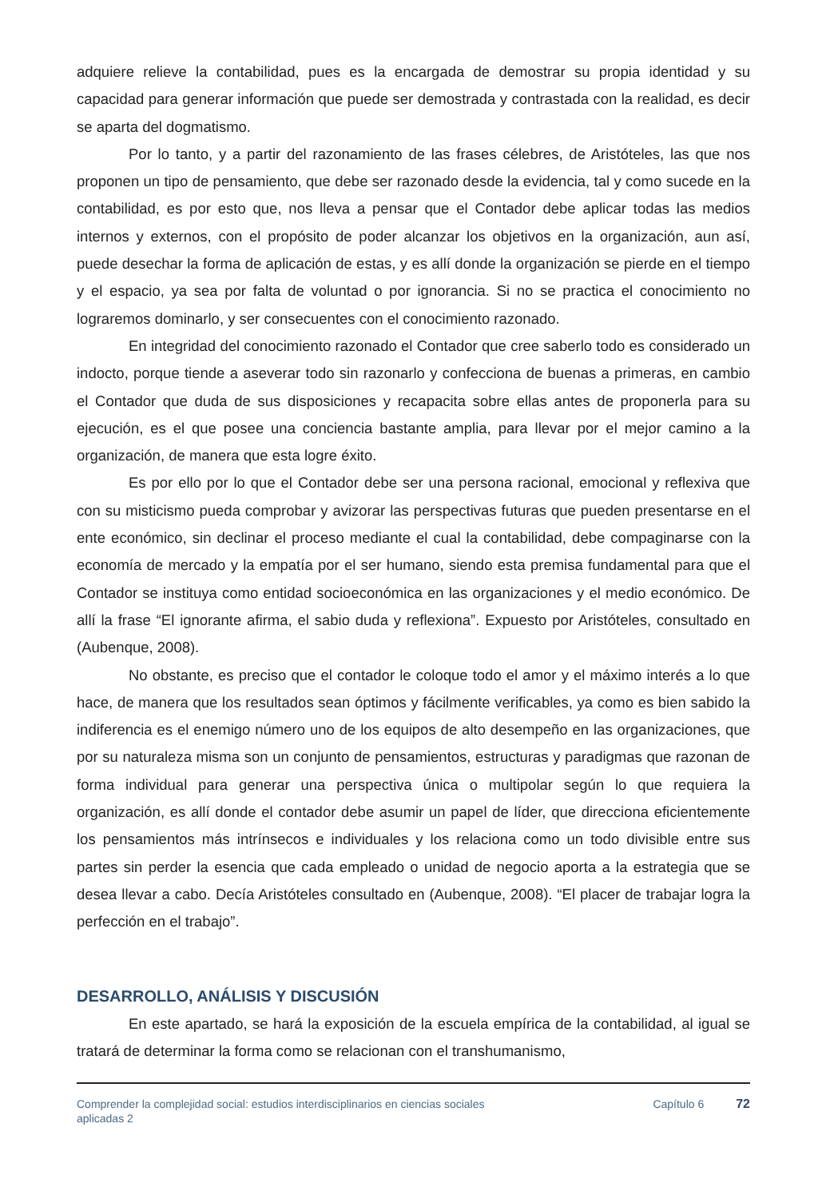adquiere relieve la contabilidad, pues es la encargada de demostrar su propia identidad y su capacidad para generar información que puede ser demostrada y contrastada con la realidad, es decir se aparta del dogmatismo.
Por lo tanto, y a partir del razonamiento de las frases célebres, de Aristóteles, las que nos proponen un tipo de pensamiento, que debe ser razonado desde la evidencia, tal y como sucede en la contabilidad, es por esto que, nos lleva a pensar que el Contador debe aplicar todas las medios internos y externos, con el propósito de poder alcanzar los objetivos en la organización, aun así, puede desechar la forma de aplicación de estas, y es allí donde la organización se pierde en el tiempo y el espacio, ya sea por falta de voluntad o por ignorancia. Si no se practica el conocimiento no lograremos dominarlo, y ser consecuentes con el conocimiento razonado.
En integridad del conocimiento razonado el Contador que cree saberlo todo es considerado un indocto, porque tiende a aseverar todo sin razonarlo y confecciona de buenas a primeras, en cambio el Contador que duda de sus disposiciones y recapacita sobre ellas antes de proponerla para su ejecución, es el que posee una conciencia bastante amplia, para llevar por el mejor camino a la organización, de manera que esta logre éxito.
Es por ello por lo que el Contador debe ser una persona racional, emocional y reflexiva que con su misticismo pueda comprobar y avizorar las perspectivas futuras que pueden presentarse en el ente económico, sin declinar el proceso mediante el cual la contabilidad, debe compaginarse con la economía de mercado y la empatía por el ser humano, siendo esta premisa fundamental para que el Contador se instituya como entidad socioeconómica en las organizaciones y el medio económico. De allí la frase “El ignorante afirma, el sabio duda y reflexiona”. Expuesto por Aristóteles, consultado en (Aubenque, 2008).
No obstante, es preciso que el contador le coloque todo el amor y el máximo interés a lo que hace, de manera que los resultados sean óptimos y fácilmente verificables, ya como es bien sabido la indiferencia es el enemigo número uno de los equipos de alto desempeño en las organizaciones, que por su naturaleza misma son un conjunto de pensamientos, estructuras y paradigmas que razonan de forma individual para generar una perspectiva única o multipolar según lo que requiera la organización, es allí donde el contador debe asumir un papel de líder, que direcciona eficientemente los pensamientos más intrínsecos e individuales y los relaciona como un todo divisible entre sus partes sin perder la esencia que cada empleado o unidad de negocio aporta a la estrategia que se desea llevar a cabo. Decía Aristóteles consultado en (Aubenque, 2008). “El placer de trabajar logra la perfección en el trabajo”.
DESARROLLO, ANÁLISIS Y DISCUSIÓN
En este apartado, se hará la exposición de la escuela empírica de la contabilidad, al igual se tratará de determinar la forma como se relacionan con el transhumanismo,
Comprender la complejidad social: estudios interdisciplinarios en ciencias sociales aplicadas 2
Capítulo 6 72